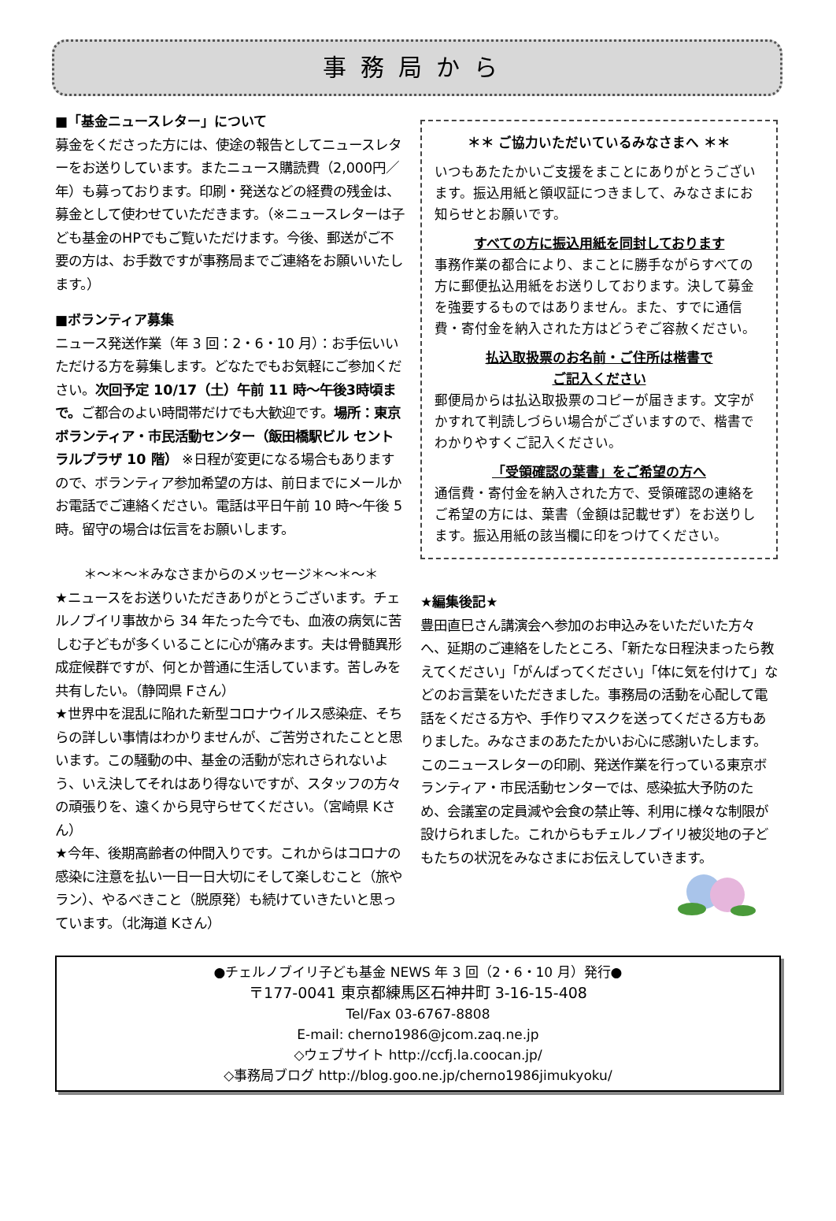事務局から
■「基金ニュースレター」について
募金をくださった方には、使途の報告としてニュースレターをお送りしています。またニュース購読費（2,000円／年）も募っております。印刷・発送などの経費の残金は、募金として使わせていただきます。（※ニュースレターは子ども基金のHPでもご覧いただけます。今後、郵送がご不要の方は、お手数ですが事務局までご連絡をお願いいたします。）
■ボランティア募集
ニュース発送作業（年 3 回：2・6・10 月）：お手伝いいただける方を募集します。どなたでもお気軽にご参加ください。次回予定 10/17（土）午前 11 時～午後3時頃まで。ご都合のよい時間帯だけでも大歓迎です。場所：東京ボランティア・市民活動センター（飯田橋駅ビル セントラルプラザ 10 階） ※日程が変更になる場合もありますので、ボランティア参加希望の方は、前日までにメールかお電話でご連絡ください。電話は平日午前 10 時～午後 5 時。留守の場合は伝言をお願いします。
＊～＊～＊みなさまからのメッセージ＊～＊～＊
★ニュースをお送りいただきありがとうございます。チェルノブイリ事故から 34 年たった今でも、血液の病気に苦しむ子どもが多くいることに心が痛みます。夫は骨髄異形成症候群ですが、何とか普通に生活しています。苦しみを共有したい。（静岡県 Fさん）
★世界中を混乱に陥れた新型コロナウイルス感染症、そちらの詳しい事情はわかりませんが、ご苦労されたことと思います。この騒動の中、基金の活動が忘れさられないよう、いえ決してそれはあり得ないですが、スタッフの方々の頑張りを、遠くから見守らせてください。（宮崎県 Kさん）
★今年、後期高齢者の仲間入りです。これからはコロナの感染に注意を払い一日一日大切にそして楽しむこと（旅やラン）、やるべきこと（脱原発）も続けていきたいと思っています。（北海道 Kさん）
＊＊ ご協力いただいているみなさまへ ＊＊
いつもあたたかいご支援をまことにありがとうございます。振込用紙と領収証につきまして、みなさまにお知らせとお願いです。
すべての方に振込用紙を同封しております
事務作業の都合により、まことに勝手ながらすべての方に郵便払込用紙をお送りしております。決して募金を強要するものではありません。また、すでに通信費・寄付金を納入された方はどうぞご容赦ください。
払込取扱票のお名前・ご住所は楷書で
ご記入ください
郵便局からは払込取扱票のコピーが届きます。文字がかすれて判読しづらい場合がございますので、楷書でわかりやすくご記入ください。
「受領確認の葉書」をご希望の方へ
通信費・寄付金を納入された方で、受領確認の連絡をご希望の方には、葉書（金額は記載せず）をお送りします。振込用紙の該当欄に印をつけてください。
★編集後記★
豊田直巳さん講演会へ参加のお申込みをいただいた方々へ、延期のご連絡をしたところ、「新たな日程決まったら教えてください」「がんばってください」「体に気を付けて」などのお言葉をいただきました。事務局の活動を心配して電話をくださる方や、手作りマスクを送ってくださる方もありました。みなさまのあたたかいお心に感謝いたします。このニュースレターの印刷、発送作業を行っている東京ボランティア・市民活動センターでは、感染拡大予防のため、会議室の定員減や会食の禁止等、利用に様々な制限が設けられました。これからもチェルノブイリ被災地の子どもたちの状況をみなさまにお伝えしていきます。
●チェルノブイリ子ども基金 NEWS 年 3 回（2・6・10 月）発行●
〒177-0041 東京都練馬区石神井町 3-16-15-408
Tel/Fax 03-6767-8808
E-mail: cherno1986@jcom.zaq.ne.jp
◇ウェブサイト http://ccfj.la.coocan.jp/
◇事務局ブログ http://blog.goo.ne.jp/cherno1986jimukyoku/